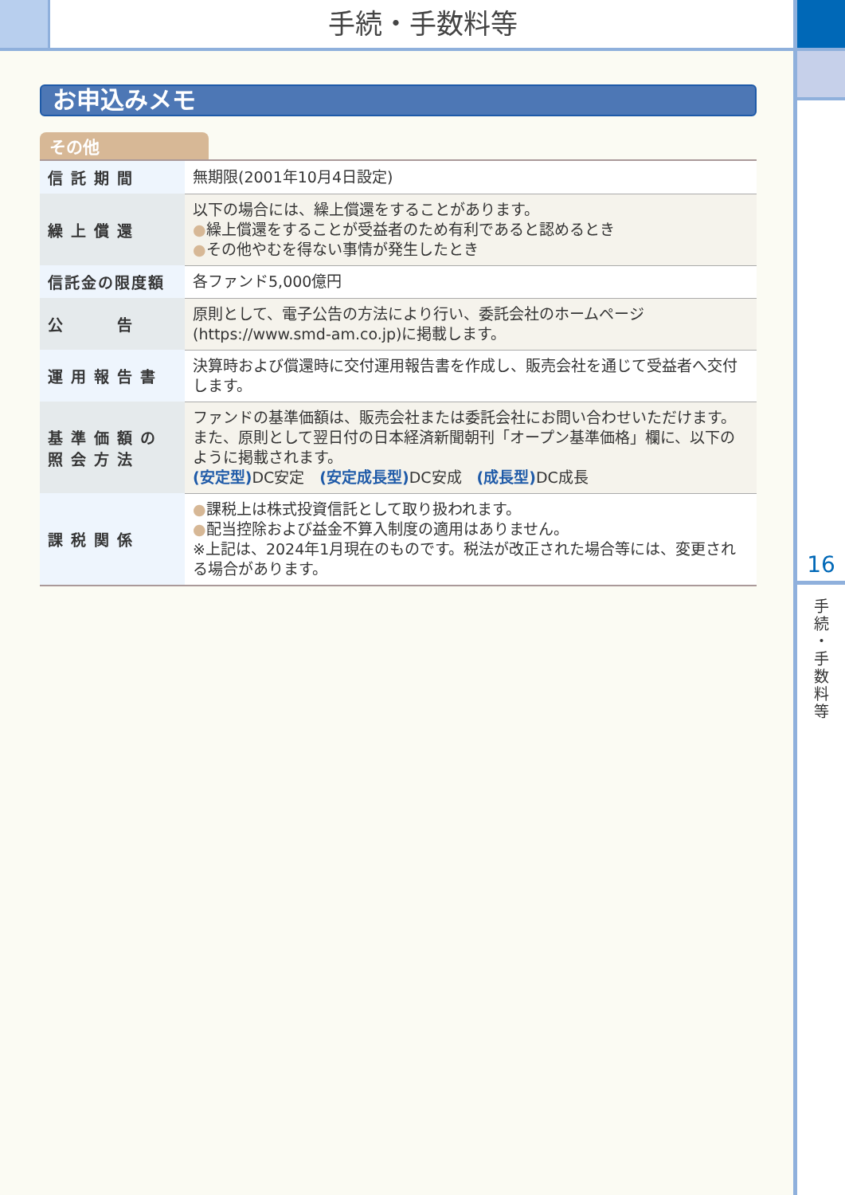手続・手数料等
16
手
続
・
手
数
料
等
お申込みメモ
その他
| 信託期間 | 無期限(2001年10月4日設定) |
| 繰上償還 | 以下の場合には、繰上償還をすることがあります。 ● 繰上償還をすることが受益者のため有利であると認めるとき ● その他やむを得ない事情が発生したとき |
| 信託金の限度額 | 各ファンド5,000億円 |
| 公 告 | 原則として、電子公告の方法により行い、委託会社のホームページ(https://www.smd-am.co.jp)に掲載します。 |
| 運用報告書 | 決算時および償還時に交付運用報告書を作成し、販売会社を通じて受益者へ交付します。 |
| 基準価額の 照会方法 | ファンドの基準価額は、販売会社または委託会社にお問い合わせいただけます。また、原則として翌日付の日本経済新聞朝刊「オープン基準価格」欄に、以下のように掲載されます。 (安定型) DC安定 (安定成長型) DC安成 (成長型) DC成長 |
| 課税関係 | ● 課税上は株式投資信託として取り扱われます。 ● 配当控除および益金不算入制度の適用はありません。 ※上記は、2024年1月現在のものです。税法が改正された場合等には、変更される場合があります。 |